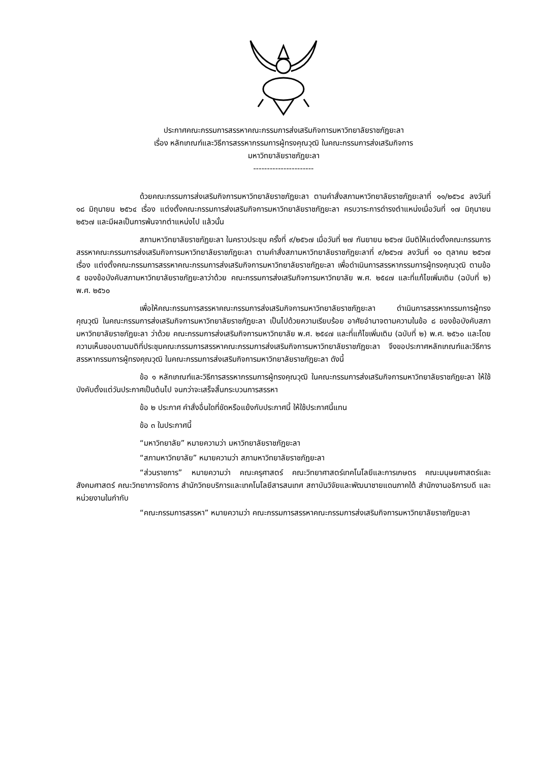ประกาศคณะกรรมการสรรหาคณะกรรมการส่งเสริมกิจการมหาวิทยาลัยราชภัฏยะลา
เรื่อง หลักเกณฑ์และวิธีการสรรหากรรมการผู้ทรงคุณวุฒิ ในคณะกรรมการส่งเสริมกิจการ
มหาวิทยาลัยราชภัฏยะลา
----------------------
ด้วยคณะกรรมการส่งเสริมกิจการมหาวิทยาลัยราชภัฏยะลา ตามคำสั่งสภามหาวิทยาลัยราชภัฏยะลาที่ ๑๑/๒๕๖๔ ลงวันที่ ๑๘ มิถุนายน ๒๕๖๔ เรื่อง แต่งตั้งคณะกรรมการส่งเสริมกิจการมหาวิทยาลัยราชภัฏยะลา ครบวาระการดำรงตำแหน่งเมื่อวันที่ ๑๗ มิถุนายน ๒๕๖๗ และมีผลเป็นการพ้นจากตำแหน่งไป แล้วนั้น
สภามหาวิทยาลัยราชภัฏยะลา ในคราวประชุม ครั้งที่ ๙/๒๕๖๗ เมื่อวันที่ ๒๗ กันยายน ๒๕๖๗ มีมติให้แต่งตั้งคณะกรรมการสรรหาคณะกรรมการส่งเสริมกิจการมหาวิทยาลัยราชภัฏยะลา ตามคำสั่งสภามหาวิทยาลัยราชภัฏยะลาที่ ๙/๒๕๖๗ ลงวันที่ ๑๐ ตุลาคม ๒๕๖๗ เรื่อง แต่งตั้งคณะกรรมการสรรหาคณะกรรมการส่งเสริมกิจการมหาวิทยาลัยราชภัฏยะลา เพื่อดำเนินการสรรหากรรมการผู้ทรงคุณวุฒิ ตามข้อ ๕ ของข้อบังคับสภามหาวิทยาลัยราชภัฏยะลาว่าด้วย คณะกรรมการส่งเสริมกิจการมหาวิทยาลัย พ.ศ. ๒๕๔๗ และที่แก้ไขเพิ่มเติม (ฉบับที่ ๒) พ.ศ. ๒๕๖๐
เพื่อให้คณะกรรมการสรรหาคณะกรรมการส่งเสริมกิจการมหาวิทยาลัยราชภัฏยะลา ดำเนินการสรรหากรรมการผู้ทรงคุณวุฒิ ในคณะกรรมการส่งเสริมกิจการมหาวิทยาลัยราชภัฏยะลา เป็นไปด้วยความเรียบร้อย อาศัยอำนาจตามความในข้อ ๘ ของข้อบังคับสภามหาวิทยาลัยราชภัฏยะลา ว่าด้วย คณะกรรมการส่งเสริมกิจการมหาวิทยาลัย พ.ศ. ๒๕๔๗ และที่แก้ไขเพิ่มเติม (ฉบับที่ ๒) พ.ศ. ๒๕๖๐ และโดยความเห็นชอบตามมติที่ประชุมคณะกรรมการสรรหาคณะกรรมการส่งเสริมกิจการมหาวิทยาลัยราชภัฏยะลา จึงขอประกาศหลักเกณฑ์และวิธีการสรรหากรรมการผู้ทรงคุณวุฒิ ในคณะกรรมการส่งเสริมกิจการมหาวิทยาลัยราชภัฏยะลา ดังนี้
ข้อ ๑ หลักเกณฑ์และวิธีการสรรหากรรมการผู้ทรงคุณวุฒิ ในคณะกรรมการส่งเสริมกิจการมหาวิทยาลัยราชภัฏยะลา ให้ใช้บังคับตั้งแต่วันประกาศเป็นต้นไป จนกว่าจะเสร็จสิ้นกระบวนการสรรหา
ข้อ ๒ ประกาศ คำสั่งอื่นใดที่ขัดหรือแย้งกับประกาศนี้ ให้ใช้ประกาศนี้แทน
ข้อ ๓ ในประกาศนี้
“มหาวิทยาลัย” หมายความว่า มหาวิทยาลัยราชภัฏยะลา
“สภามหาวิทยาลัย” หมายความว่า สภามหาวิทยาลัยราชภัฏยะลา
“ส่วนราชการ” หมายความว่า คณะครุศาสตร์ คณะวิทยาศาสตร์เทคโนโลยีและการเกษตร คณะมนุษยศาสตร์และสังคมศาสตร์ คณะวิทยาการจัดการ สำนักวิทยบริการและเทคโนโลยีสารสนเทศ สถาบันวิจัยและพัฒนาชายแดนภาคใต้ สำนักงานอธิการบดี และหน่วยงานในกำกับ
“คณะกรรมการสรรหา” หมายความว่า คณะกรรมการสรรหาคณะกรรมการส่งเสริมกิจการมหาวิทยาลัยราชภัฏยะลา